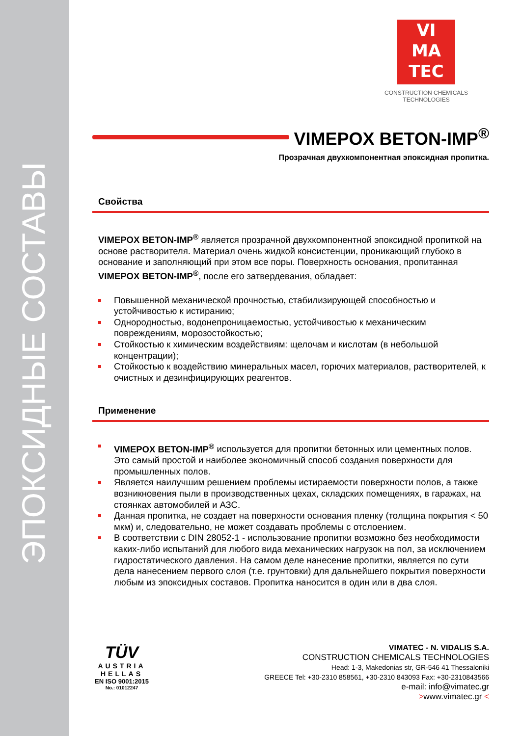ЭПОКСИДНЫЕ СОСТАВЫ
VI
MA
TEC
CONSTRUCTION CHEMICALS TECHNOLOGIES
VIMEPOX BETON-IMP<sup>®</sup>
Прозрачная двухкомпонентная эпоксидная пропитка.
Свойства
VIMEPOX BETON-IMP<sup>®</sup> является прозрачной двухкомпонентной эпоксидной пропиткой на основе растворителя. Материал очень жидкой консистенции, проникающий глубоко в основание и заполняющий при этом все поры. Поверхность основания, пропитанная VIMEPOX BETON-IMP<sup>®</sup>, после его затвердевания, обладает:
Повышенной механической прочностью, стабилизирующей способностью и устойчивостью к истиранию;
Однородностью, водонепроницаемостью, устойчивостью к механическим повреждениям, морозостойкостью;
Стойкостью к химическим воздействиям: щелочам и кислотам (в небольшой концентрации);
Стойкостью к воздействию минеральных масел, горючих материалов, растворителей, к очистных и дезинфицирующих реагентов.
Применение
VIMEPOX BETON-IMP<sup>®</sup> используется для пропитки бетонных или цементных полов. Это самый простой и наиболее экономичный способ создания поверхности для промышленных полов.
Является наилучшим решением проблемы истираемости поверхности полов, а также возникновения пыли в производственных цехах, складских помещениях, в гаражах, на стоянках автомобилей и АЗС.
Данная пропитка, не создает на поверхности основания пленку (толщина покрытия < 50 мкм) и, следовательно, не может создавать проблемы с отслоением.
В соответствии с DIN 28052-1 - использование пропитки возможно без необходимости каких-либо испытаний для любого вида механических нагрузок на пол, за исключением гидростатического давления. На самом деле нанесение пропитки, является по сути дела нанесением первого слоя (т.е. грунтовки) для дальнейшего покрытия поверхности любым из эпоксидных составов. Пропитка наносится в один или в два слоя.
TÜV
AUSTRIA
HELLAS
EN ISO 9001:2015
No.: 01012247
VIMATEC - N. VIDALIS S.A.
CONSTRUCTION CHEMICALS TECHNOLOGIES
Head: 1-3, Makedonias str, GR-546 41 Thessaloniki
GREECE Tel: +30-2310 858561, +30-2310 843093 Fax: +30-2310843566
e-mail: info@vimatec.gr
>www.vimatec.gr <